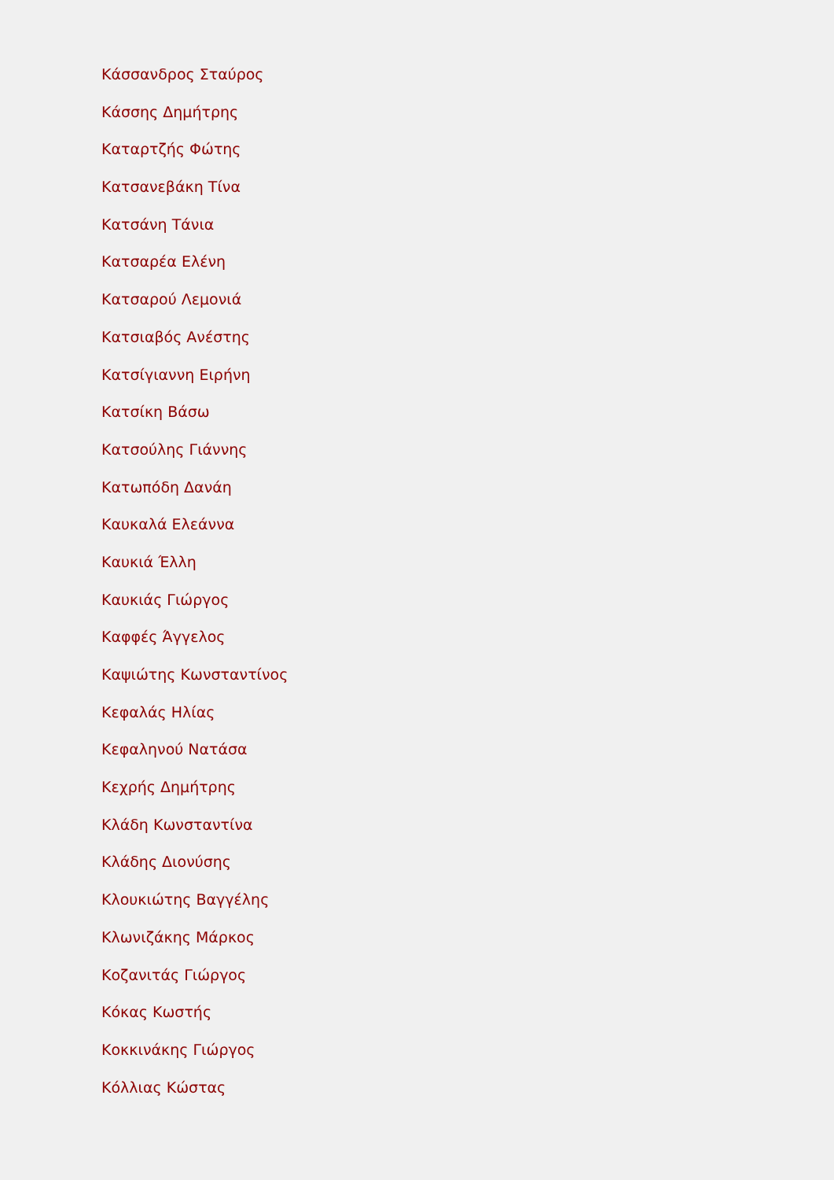Κάσσανδρος Σταύρος
Κάσσης Δημήτρης
Καταρτζής Φώτης
Κατσανεβάκη Τίνα
Κατσάνη Τάνια
Κατσαρέα Ελένη
Κατσαρού Λεμονιά
Κατσιαβός Ανέστης
Κατσίγιαννη Ειρήνη
Κατσίκη Βάσω
Κατσούλης Γιάννης
Κατωπόδη Δανάη
Καυκαλά Ελεάννα
Καυκιά Έλλη
Καυκιάς Γιώργος
Καφφές Άγγελος
Καψιώτης Κωνσταντίνος
Κεφαλάς Ηλίας
Κεφαληνού Νατάσα
Κεχρής Δημήτρης
Κλάδη Κωνσταντίνα
Κλάδης Διονύσης
Κλουκιώτης Βαγγέλης
Κλωνιζάκης Μάρκος
Κοζανιτάς Γιώργος
Κόκας Κωστής
Κοκκινάκης Γιώργος
Κόλλιας Κώστας